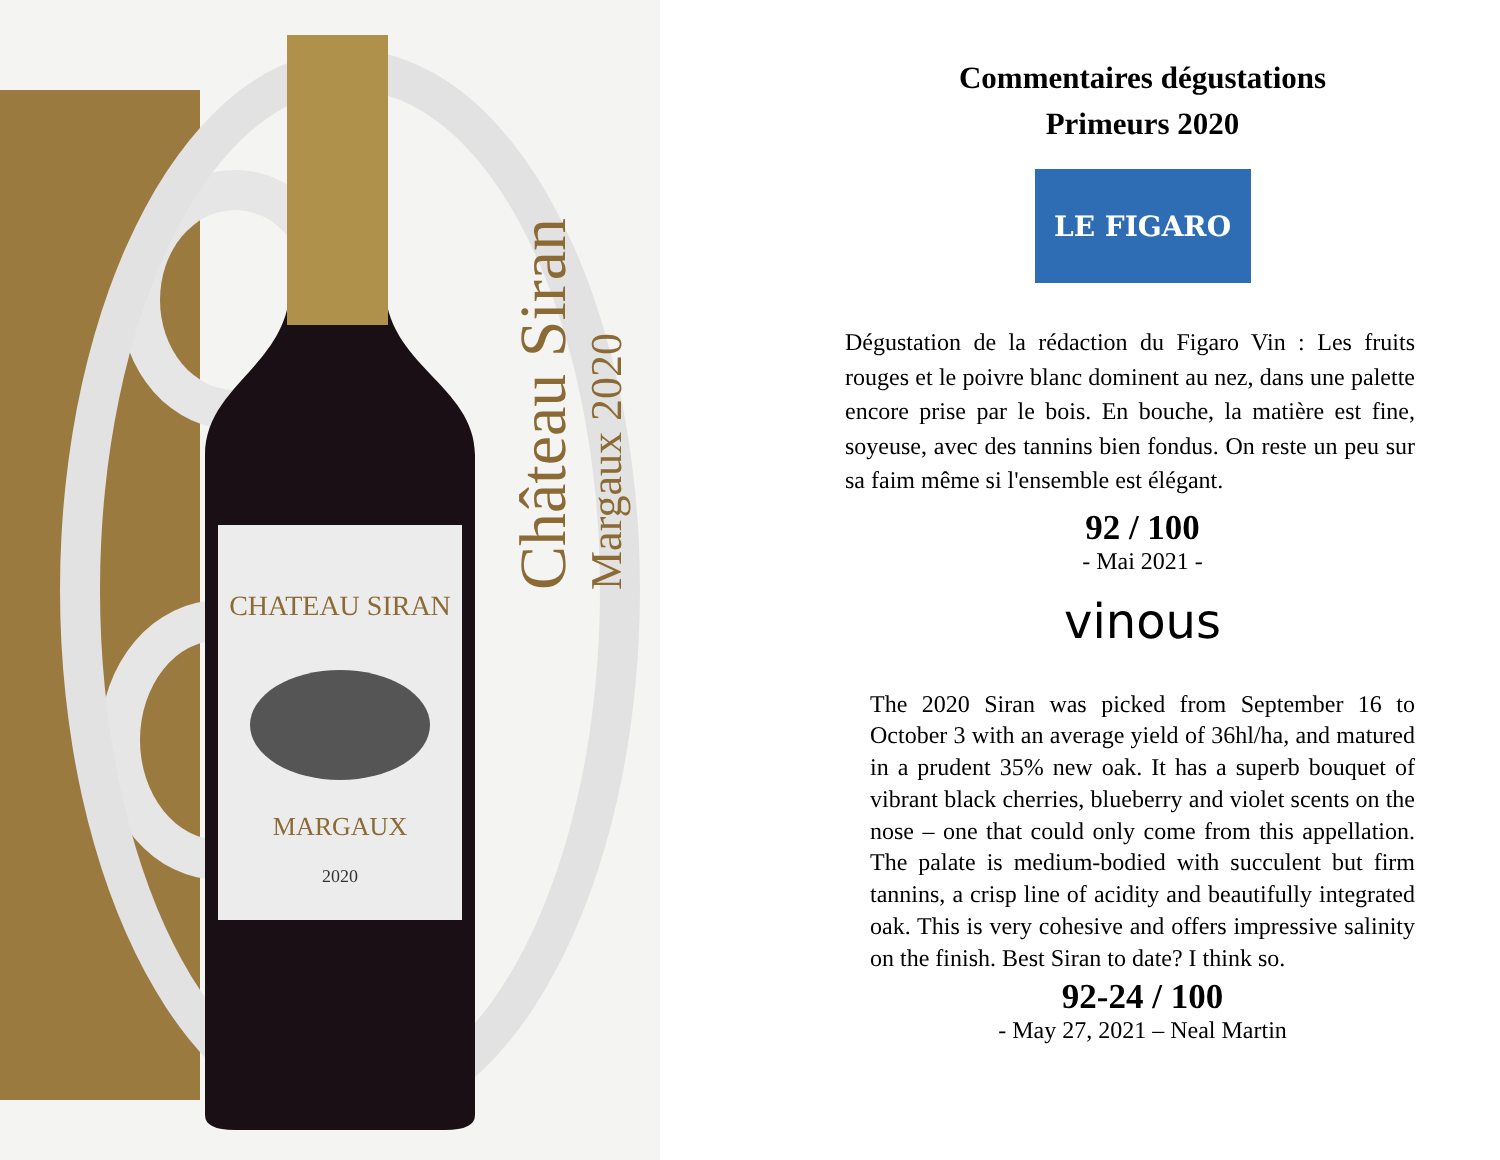CHATEAU SIRAN
MARGAUX
2020
Château Siran
Margaux 2020
Commentaires dégustations
Primeurs 2020
LE FIGARO
Dégustation de la rédaction du Figaro Vin : Les fruits rouges et le poivre blanc dominent au nez, dans une palette encore prise par le bois. En bouche, la matière est fine, soyeuse, avec des tannins bien fondus. On reste un peu sur sa faim même si l'ensemble est élégant.
92 / 100
- Mai 2021 -
vinous
The 2020 Siran was picked from September 16 to October 3 with an average yield of 36hl/ha, and matured in a prudent 35% new oak. It has a superb bouquet of vibrant black cherries, blueberry and violet scents on the nose – one that could only come from this appellation. The palate is medium-bodied with succulent but firm tannins, a crisp line of acidity and beautifully integrated oak. This is very cohesive and offers impressive salinity on the finish. Best Siran to date? I think so.
92-24 / 100
- May 27, 2021 – Neal Martin